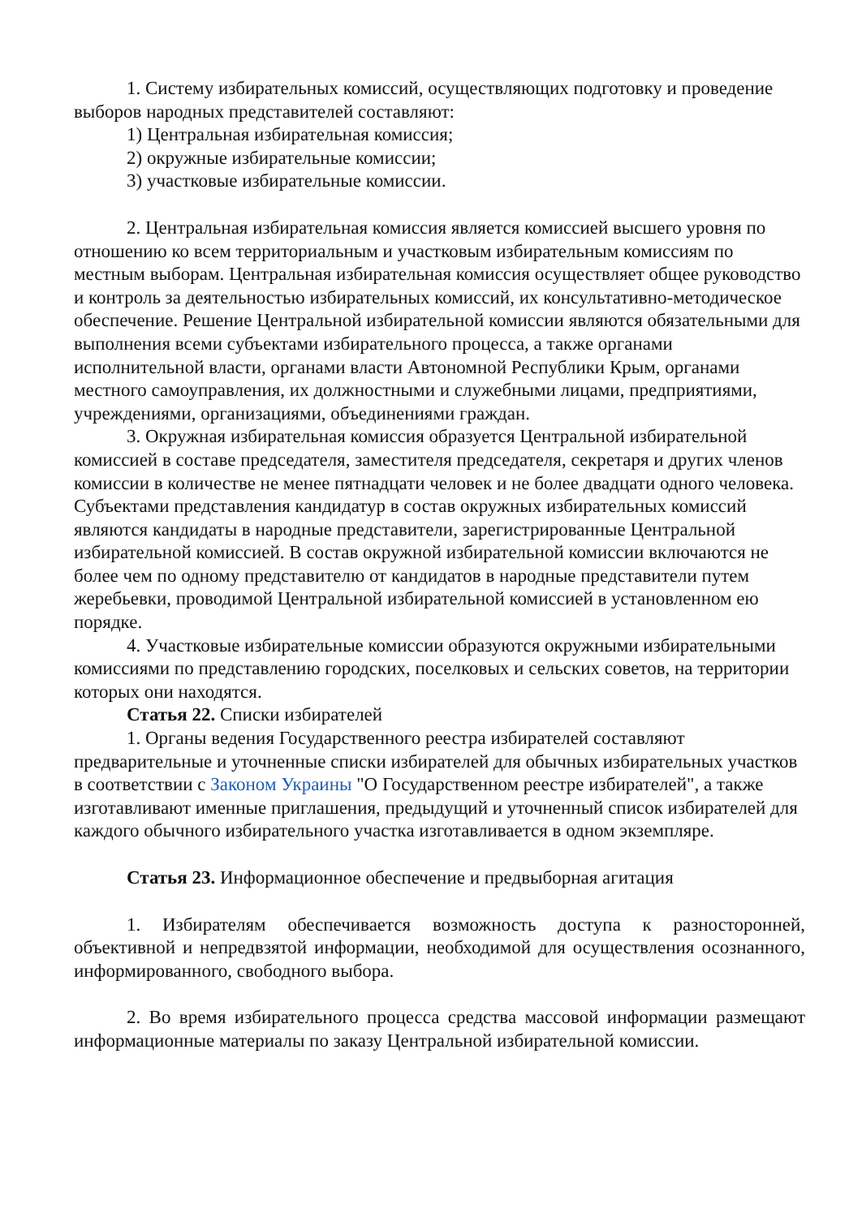1. Систему избирательных комиссий, осуществляющих подготовку и проведение выборов народных представителей составляют:
1) Центральная избирательная комиссия;
2) окружные избирательные комиссии;
3) участковые избирательные комиссии.
2. Центральная избирательная комиссия является комиссией высшего уровня по отношению ко всем территориальным и участковым избирательным комиссиям по местным выборам. Центральная избирательная комиссия осуществляет общее руководство и контроль за деятельностью избирательных комиссий, их консультативно-методическое обеспечение. Решение Центральной избирательной комиссии являются обязательными для выполнения всеми субъектами избирательного процесса, а также органами исполнительной власти, органами власти Автономной Республики Крым, органами местного самоуправления, их должностными и служебными лицами, предприятиями, учреждениями, организациями, объединениями граждан.
3. Окружная избирательная комиссия образуется Центральной избирательной комиссией в составе председателя, заместителя председателя, секретаря и других членов комиссии в количестве не менее пятнадцати человек и не более двадцати одного человека. Субъектами представления кандидатур в состав окружных избирательных комиссий являются кандидаты в народные представители, зарегистрированные Центральной избирательной комиссией. В состав окружной избирательной комиссии включаются не более чем по одному представителю от кандидатов в народные представители путем жеребьевки, проводимой Центральной избирательной комиссией в установленном ею порядке.
4. Участковые избирательные комиссии образуются окружными избирательными комиссиями по представлению городских, поселковых и сельских советов, на территории которых они находятся.
Статья 22. Списки избирателей
1. Органы ведения Государственного реестра избирателей составляют предварительные и уточненные списки избирателей для обычных избирательных участков в соответствии с Законом Украины "О Государственном реестре избирателей", а также изготавливают именные приглашения, предыдущий и уточненный список избирателей для каждого обычного избирательного участка изготавливается в одном экземпляре.
Статья 23. Информационное обеспечение и предвыборная агитация
1. Избирателям обеспечивается возможность доступа к разносторонней, объективной и непредвзятой информации, необходимой для осуществления осознанного, информированного, свободного выбора.
2. Во время избирательного процесса средства массовой информации размещают информационные материалы по заказу Центральной избирательной комиссии.